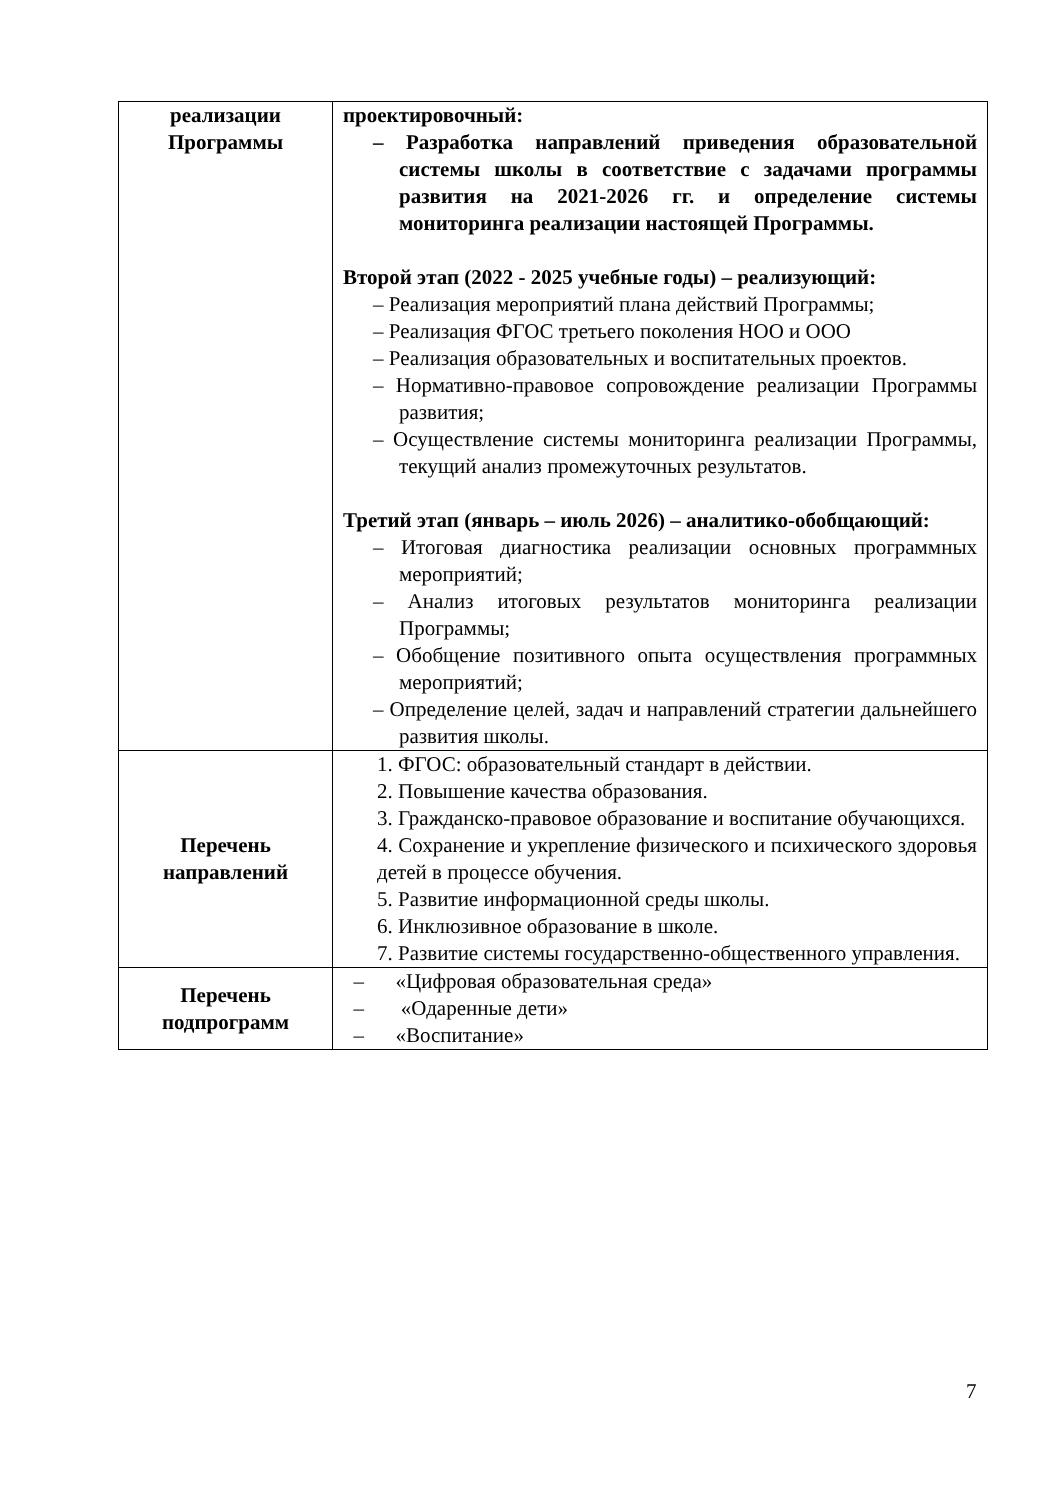| реализации Программы | проектировочный: – Разработка направлений приведения образовательной системы школы в соответствие с задачами программы развития на 2021-2026 гг. и определение системы мониторинга реализации настоящей Программы. Второй этап (2022 - 2025 учебные годы) – реализующий: – Реализация мероприятий плана действий Программы; – Реализация ФГОС третьего поколения НОО и ООО – Реализация образовательных и воспитательных проектов. – Нормативно-правовое сопровождение реализации Программы развития; – Осуществление системы мониторинга реализации Программы, текущий анализ промежуточных результатов. Третий этап (январь – июль 2026) – аналитико-обобщающий: – Итоговая диагностика реализации основных программных мероприятий; – Анализ итоговых результатов мониторинга реализации Программы; – Обобщение позитивного опыта осуществления программных мероприятий; – Определение целей, задач и направлений стратегии дальнейшего развития школы. |
| Перечень направлений | 1. ФГОС: образовательный стандарт в действии. 2. Повышение качества образования. 3. Гражданско-правовое образование и воспитание обучающихся. 4. Сохранение и укрепление физического и психического здоровья детей в процессе обучения. 5. Развитие информационной среды школы. 6. Инклюзивное образование в школе. 7. Развитие системы государственно-общественного управления. |
| Перечень подпрограмм | – «Цифровая образовательная среда» – «Одаренные дети» – «Воспитание» |
7